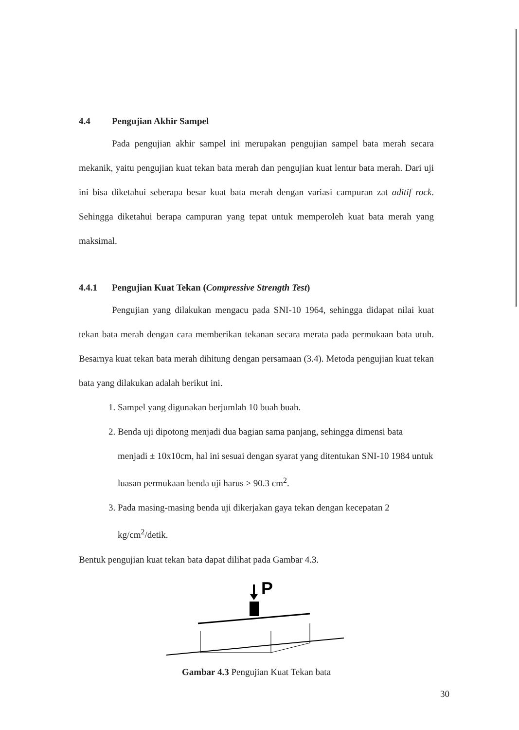4.4 Pengujian Akhir Sampel
Pada pengujian akhir sampel ini merupakan pengujian sampel bata merah secara mekanik, yaitu pengujian kuat tekan bata merah dan pengujian kuat lentur bata merah. Dari uji ini bisa diketahui seberapa besar kuat bata merah dengan variasi campuran zat aditif rock. Sehingga diketahui berapa campuran yang tepat untuk memperoleh kuat bata merah yang maksimal.
4.4.1 Pengujian Kuat Tekan (Compressive Strength Test)
Pengujian yang dilakukan mengacu pada SNI-10 1964, sehingga didapat nilai kuat tekan bata merah dengan cara memberikan tekanan secara merata pada permukaan bata utuh. Besarnya kuat tekan bata merah dihitung dengan persamaan (3.4). Metoda pengujian kuat tekan bata yang dilakukan adalah berikut ini.
1. Sampel yang digunakan berjumlah 10 buah buah.
2. Benda uji dipotong menjadi dua bagian sama panjang, sehingga dimensi bata menjadi ± 10x10cm, hal ini sesuai dengan syarat yang ditentukan SNI-10 1984 untuk luasan permukaan benda uji harus > 90.3 cm<sup>2</sup>.
3. Pada masing-masing benda uji dikerjakan gaya tekan dengan kecepatan 2 kg/cm<sup>2</sup>/detik.
Bentuk pengujian kuat tekan bata dapat dilihat pada Gambar 4.3.
P
Gambar 4.3 Pengujian Kuat Tekan bata
30